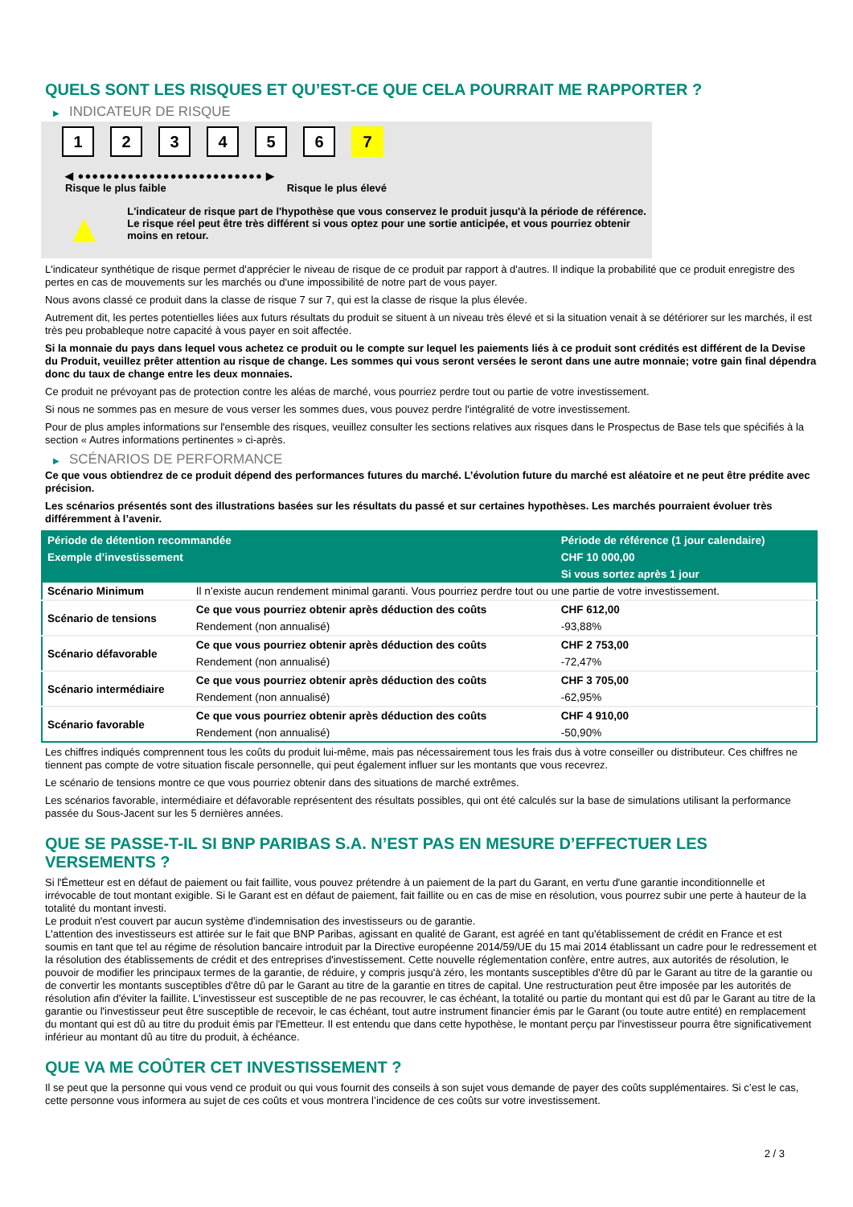QUELS SONT LES RISQUES ET QU’EST-CE QUE CELA POURRAIT ME RAPPORTER ?
▶ INDICATEUR DE RISQUE
1 2 3 4 5 6 7
◀ ●●●●●●●●●●●●●●●●●●●●●●●●●● ▶
Risque le plus faible Risque le plus élevé
▲
L'indicateur de risque part de l'hypothèse que vous conservez le produit jusqu'à la période de référence.
Le risque réel peut être très différent si vous optez pour une sortie anticipée, et vous pourriez obtenir moins en retour.
L'indicateur synthétique de risque permet d'apprécier le niveau de risque de ce produit par rapport à d'autres. Il indique la probabilité que ce produit enregistre des pertes en cas de mouvements sur les marchés ou d'une impossibilité de notre part de vous payer.
Nous avons classé ce produit dans la classe de risque 7 sur 7, qui est la classe de risque la plus élevée.
Autrement dit, les pertes potentielles liées aux futurs résultats du produit se situent à un niveau très élevé et si la situation venait à se détériorer sur les marchés, il est très peu probableque notre capacité à vous payer en soit affectée.
Si la monnaie du pays dans lequel vous achetez ce produit ou le compte sur lequel les paiements liés à ce produit sont crédités est différent de la Devise du Produit, veuillez prêter attention au risque de change. Les sommes qui vous seront versées le seront dans une autre monnaie; votre gain final dépendra donc du taux de change entre les deux monnaies.
Ce produit ne prévoyant pas de protection contre les aléas de marché, vous pourriez perdre tout ou partie de votre investissement.
Si nous ne sommes pas en mesure de vous verser les sommes dues, vous pouvez perdre l'intégralité de votre investissement.
Pour de plus amples informations sur l'ensemble des risques, veuillez consulter les sections relatives aux risques dans le Prospectus de Base tels que spécifiés à la section « Autres informations pertinentes » ci-après.
▶ SCÉNARIOS DE PERFORMANCE
Ce que vous obtiendrez de ce produit dépend des performances futures du marché. L’évolution future du marché est aléatoire et ne peut être prédite avec précision.
Les scénarios présentés sont des illustrations basées sur les résultats du passé et sur certaines hypothèses. Les marchés pourraient évoluer très différemment à l’avenir.
| Période de détention recommandée | | Période de référence (1 jour calendaire) |
| --- | --- | --- |
| Exemple d’investissement | | CHF 10 000,00 |
| | | Si vous sortez après 1 jour |
| Scénario Minimum | Il n’existe aucun rendement minimal garanti. Vous pourriez perdre tout ou une partie de votre investissement. | |
| Scénario de tensions | Ce que vous pourriez obtenir après déduction des coûts | CHF 612,00 |
| | Rendement (non annualisé) | -93,88% |
| Scénario défavorable | Ce que vous pourriez obtenir après déduction des coûts | CHF 2 753,00 |
| | Rendement (non annualisé) | -72,47% |
| Scénario intermédiaire | Ce que vous pourriez obtenir après déduction des coûts | CHF 3 705,00 |
| | Rendement (non annualisé) | -62,95% |
| Scénario favorable | Ce que vous pourriez obtenir après déduction des coûts | CHF 4 910,00 |
| | Rendement (non annualisé) | -50,90% |
Les chiffres indiqués comprennent tous les coûts du produit lui-même, mais pas nécessairement tous les frais dus à votre conseiller ou distributeur. Ces chiffres ne tiennent pas compte de votre situation fiscale personnelle, qui peut également influer sur les montants que vous recevrez.
Le scénario de tensions montre ce que vous pourriez obtenir dans des situations de marché extrêmes.
Les scénarios favorable, intermédiaire et défavorable représentent des résultats possibles, qui ont été calculés sur la base de simulations utilisant la performance passée du Sous-Jacent sur les 5 dernières années.
QUE SE PASSE-T-IL SI BNP PARIBAS S.A. N’EST PAS EN MESURE D’EFFECTUER LES VERSEMENTS ?
Si l'Émetteur est en défaut de paiement ou fait faillite, vous pouvez prétendre à un paiement de la part du Garant, en vertu d'une garantie inconditionnelle et irrévocable de tout montant exigible. Si le Garant est en défaut de paiement, fait faillite ou en cas de mise en résolution, vous pourrez subir une perte à hauteur de la totalité du montant investi.
Le produit n'est couvert par aucun système d'indemnisation des investisseurs ou de garantie.
L'attention des investisseurs est attirée sur le fait que BNP Paribas, agissant en qualité de Garant, est agréé en tant qu'établissement de crédit en France et est soumis en tant que tel au régime de résolution bancaire introduit par la Directive européenne 2014/59/UE du 15 mai 2014 établissant un cadre pour le redressement et la résolution des établissements de crédit et des entreprises d'investissement. Cette nouvelle réglementation confère, entre autres, aux autorités de résolution, le pouvoir de modifier les principaux termes de la garantie, de réduire, y compris jusqu'à zéro, les montants susceptibles d'être dû par le Garant au titre de la garantie ou de convertir les montants susceptibles d'être dû par le Garant au titre de la garantie en titres de capital. Une restructuration peut être imposée par les autorités de résolution afin d'éviter la faillite. L'investisseur est susceptible de ne pas recouvrer, le cas échéant, la totalité ou partie du montant qui est dû par le Garant au titre de la garantie ou l'investisseur peut être susceptible de recevoir, le cas échéant, tout autre instrument financier émis par le Garant (ou toute autre entité) en remplacement du montant qui est dû au titre du produit émis par l'Emetteur. Il est entendu que dans cette hypothèse, le montant perçu par l'investisseur pourra être significativement inférieur au montant dû au titre du produit, à échéance.
QUE VA ME COÛTER CET INVESTISSEMENT ?
Il se peut que la personne qui vous vend ce produit ou qui vous fournit des conseils à son sujet vous demande de payer des coûts supplémentaires. Si c’est le cas, cette personne vous informera au sujet de ces coûts et vous montrera l’incidence de ces coûts sur votre investissement.
2 / 3